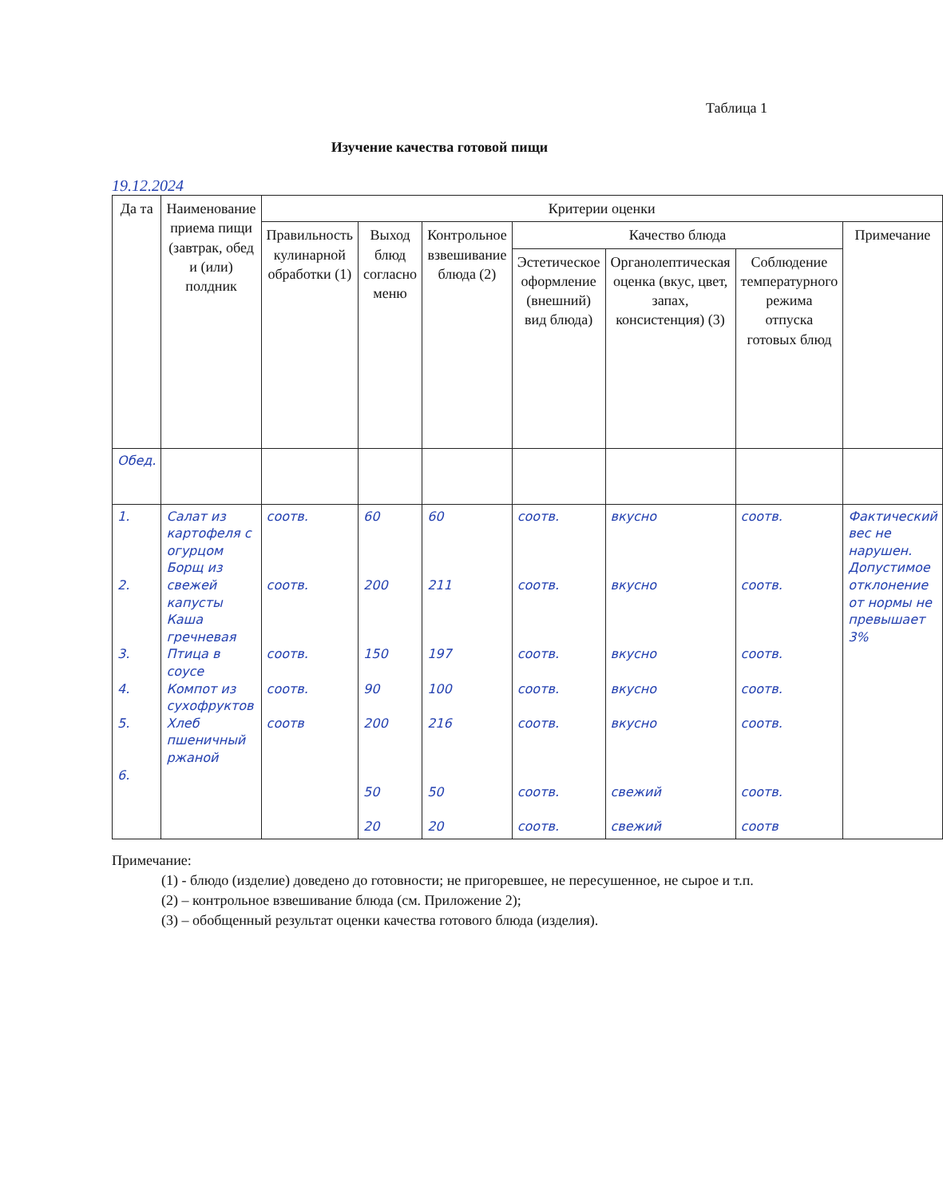Таблица 1
Изучение качества готовой пищи
19.12.2024
| Да та | Наименование приема пищи (завтрак, обед и (или) полдник | Критерии оценки | | | | | | |
| --- | --- | --- | --- | --- | --- | --- | --- | --- |
| | | Правильность кулинарной обработки (1) | Выход блюд согласно меню | Контрольное взвешивание блюда (2) | Качество блюда | | | Примечание |
| | | | | | Эстетическое оформление (внешний) вид блюда) | Органолептическая оценка (вкус, цвет, запах, консистенция) (3) | Соблюдение температурного режима отпуска готовых блюд | |
| Обед. | | | | | | | | |
| 1. 2. 3. 4. 5. 6. | Салат из картофеля с огурцом Борщ из свежей капусты Каша гречневая Птица в соусе Компот из сухофруктов Хлеб пшеничный ржаной | соотв. соотв. соотв. соотв. соотв | 60 200 150 90 200 50 20 | 60 211 197 100 216 50 20 | соотв. соотв. соотв. соотв. соотв. соотв. соотв. | вкусно вкусно вкусно вкусно вкусно свежий свежий | соотв. соотв. соотв. соотв. соотв. соотв. соотв | Фактический вес не нарушен. Допустимое отклонение от нормы не превышает 3% |
Примечание:
(1) - блюдо (изделие) доведено до готовности; не пригоревшее, не пересушенное, не сырое и т.п.
(2) – контрольное взвешивание блюда (см. Приложение 2);
(3) – обобщенный результат оценки качества готового блюда (изделия).